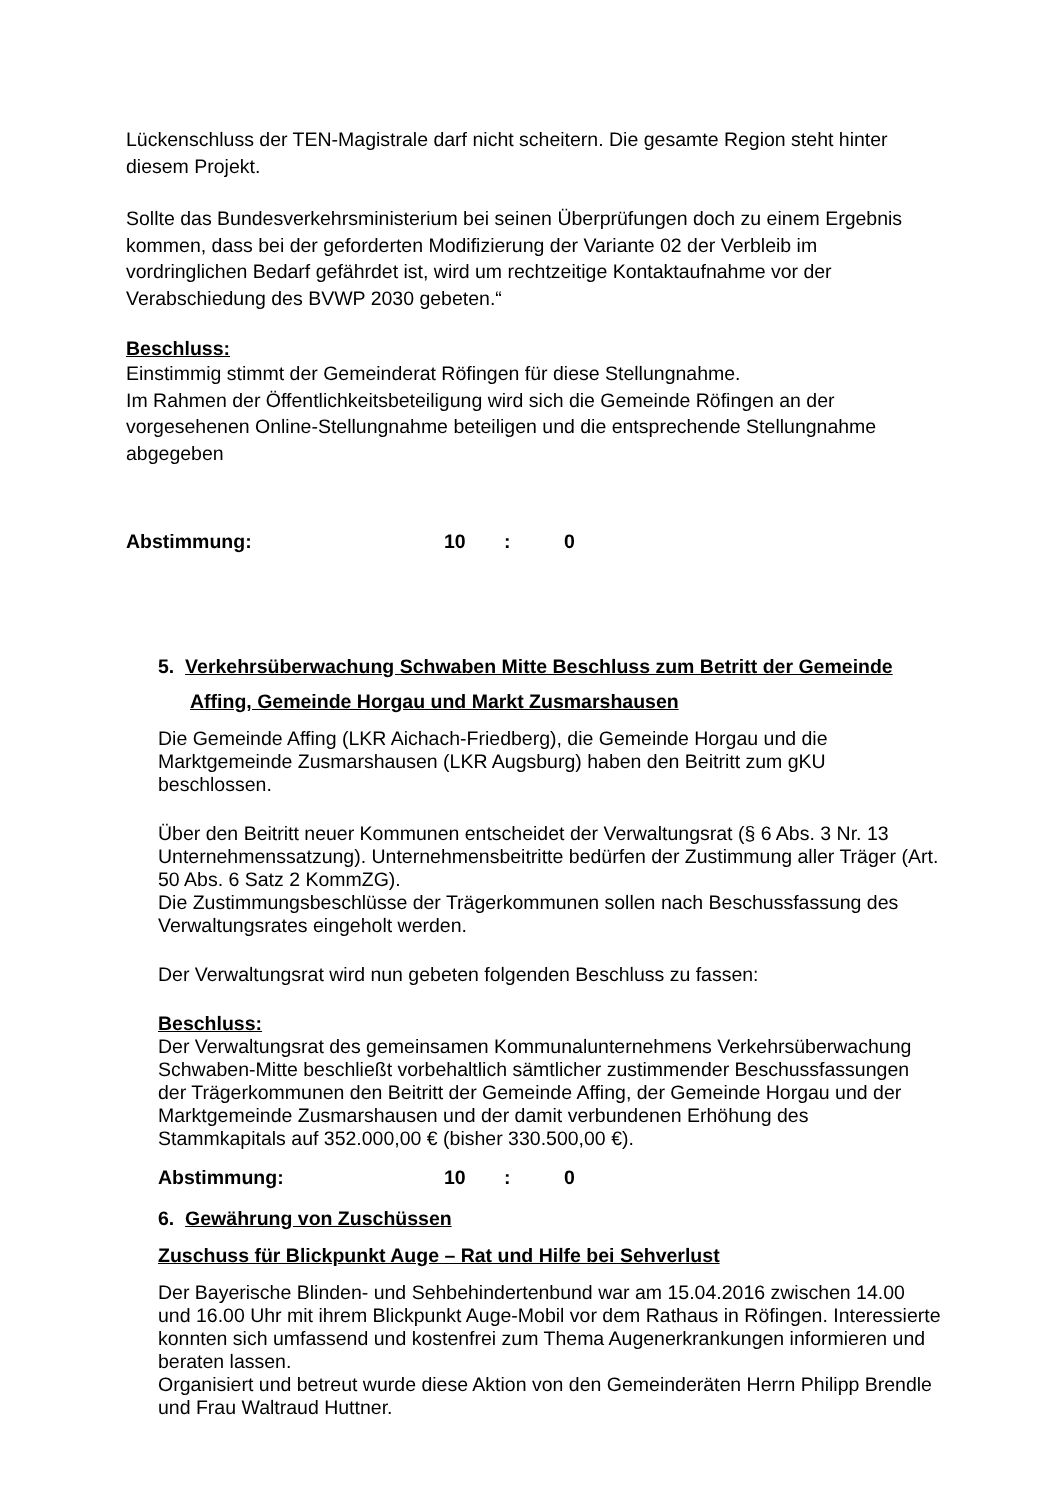Lückenschluss der TEN-Magistrale darf nicht scheitern. Die gesamte Region steht hinter diesem Projekt.
Sollte das Bundesverkehrsministerium bei seinen Überprüfungen doch zu einem Ergebnis kommen, dass bei der geforderten Modifizierung der Variante 02 der Verbleib im vordringlichen Bedarf gefährdet ist, wird um rechtzeitige Kontaktaufnahme vor der Verabschiedung des BVWP 2030 gebeten.“
Beschluss:
Einstimmig stimmt der Gemeinderat Röfingen für diese Stellungnahme.
Im Rahmen der Öffentlichkeitsbeteiligung wird sich die Gemeinde Röfingen an der vorgesehenen Online-Stellungnahme beteiligen und die entsprechende Stellungnahme abgegeben
Abstimmung: 10: 0
5. Verkehrsüberwachung Schwaben Mitte Beschluss zum Betritt der Gemeinde Affing, Gemeinde Horgau und Markt Zusmarshausen
Die Gemeinde Affing (LKR Aichach-Friedberg), die Gemeinde Horgau und die Marktgemeinde Zusmarshausen (LKR Augsburg) haben den Beitritt zum gKU beschlossen.
Über den Beitritt neuer Kommunen entscheidet der Verwaltungsrat (§ 6 Abs. 3 Nr. 13 Unternehmenssatzung). Unternehmensbeitritte bedürfen der Zustimmung aller Träger (Art. 50 Abs. 6 Satz 2 KommZG).
Die Zustimmungsbeschlüsse der Trägerkommunen sollen nach Beschussfassung des Verwaltungsrates eingeholt werden.
Der Verwaltungsrat wird nun gebeten folgenden Beschluss zu fassen:
Beschluss:
Der Verwaltungsrat des gemeinsamen Kommunalunternehmens Verkehrsüberwachung Schwaben-Mitte beschließt vorbehaltlich sämtlicher zustimmender Beschussfassungen der Trägerkommunen den Beitritt der Gemeinde Affing, der Gemeinde Horgau und der Marktgemeinde Zusmarshausen und der damit verbundenen Erhöhung des Stammkapitals auf 352.000,00 € (bisher 330.500,00 €).
Abstimmung: 10: 0
6. Gewährung von Zuschüssen
Zuschuss für Blickpunkt Auge – Rat und Hilfe bei Sehverlust
Der Bayerische Blinden- und Sehbehindertenbund war am 15.04.2016 zwischen 14.00 und 16.00 Uhr mit ihrem Blickpunkt Auge-Mobil vor dem Rathaus in Röfingen. Interessierte konnten sich umfassend und kostenfrei zum Thema Augenerkrankungen informieren und beraten lassen.
Organisiert und betreut wurde diese Aktion von den Gemeinderäten Herrn Philipp Brendle und Frau Waltraud Huttner.